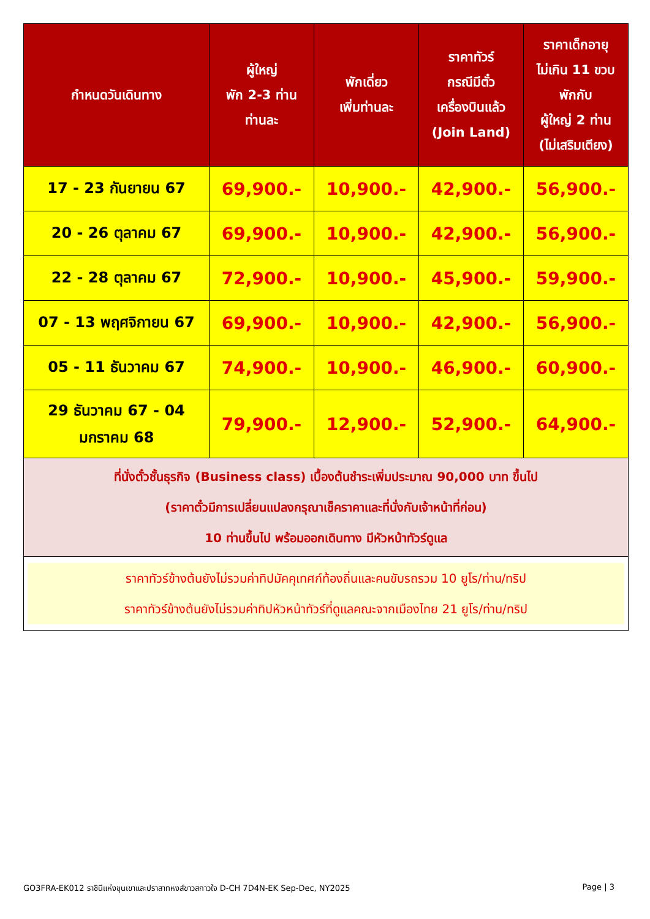| กำหนดวันเดินทาง | ผู้ใหญ่ พัก 2-3 ท่าน ท่านละ | พักเดี่ยว เพิ่มท่านละ | ราคาทัวร์ กรณีมีตั๋ว เครื่องบินแล้ว (Join Land) | ราคาเด็กอายุ ไม่เกิน 11 ขวบ พักกับ ผู้ใหญ่ 2 ท่าน (ไม่เสริมเตียง) |
| --- | --- | --- | --- | --- |
| 17 - 23 กันยายน 67 | 69,900.- | 10,900.- | 42,900.- | 56,900.- |
| 20 - 26 ตุลาคม 67 | 69,900.- | 10,900.- | 42,900.- | 56,900.- |
| 22 - 28 ตุลาคม 67 | 72,900.- | 10,900.- | 45,900.- | 59,900.- |
| 07 - 13 พฤศจิกายน 67 | 69,900.- | 10,900.- | 42,900.- | 56,900.- |
| 05 - 11 ธันวาคม 67 | 74,900.- | 10,900.- | 46,900.- | 60,900.- |
| 29 ธันวาคม 67 - 04 มกราคม 68 | 79,900.- | 12,900.- | 52,900.- | 64,900.- |
| ที่นั่งตั๋วชั้นธุรกิจ (Business class) เบื้องต้นชำระเพิ่มประมาณ 90,000 บาท ขึ้นไป (ราคาตั๋วมีการเปลี่ยนแปลงกรุณาเช็คราคาและที่นั่งกับเจ้าหน้าที่ก่อน) 10 ท่านขึ้นไป พร้อมออกเดินทาง มีหัวหน้าทัวร์ดูแล | | | | |
| ราคาทัวร์ข้างต้นยังไม่รวมค่าทิปมัคคุเทศก์ท้องถิ่นและคนขับรถรวม 10 ยูโร/ท่าน/ทริป ราคาทัวร์ข้างต้นยังไม่รวมค่าทิปหัวหน้าทัวร์ที่ดูแลคณะจากเมืองไทย 21 ยูโร/ท่าน/ทริป | | | | |
GO3FRA-EK012 ราชินีแห่งขุนเขาและปราสาทหงส์ขาวสกาวใจ D-CH 7D4N-EK Sep-Dec, NY2025 Page | 3